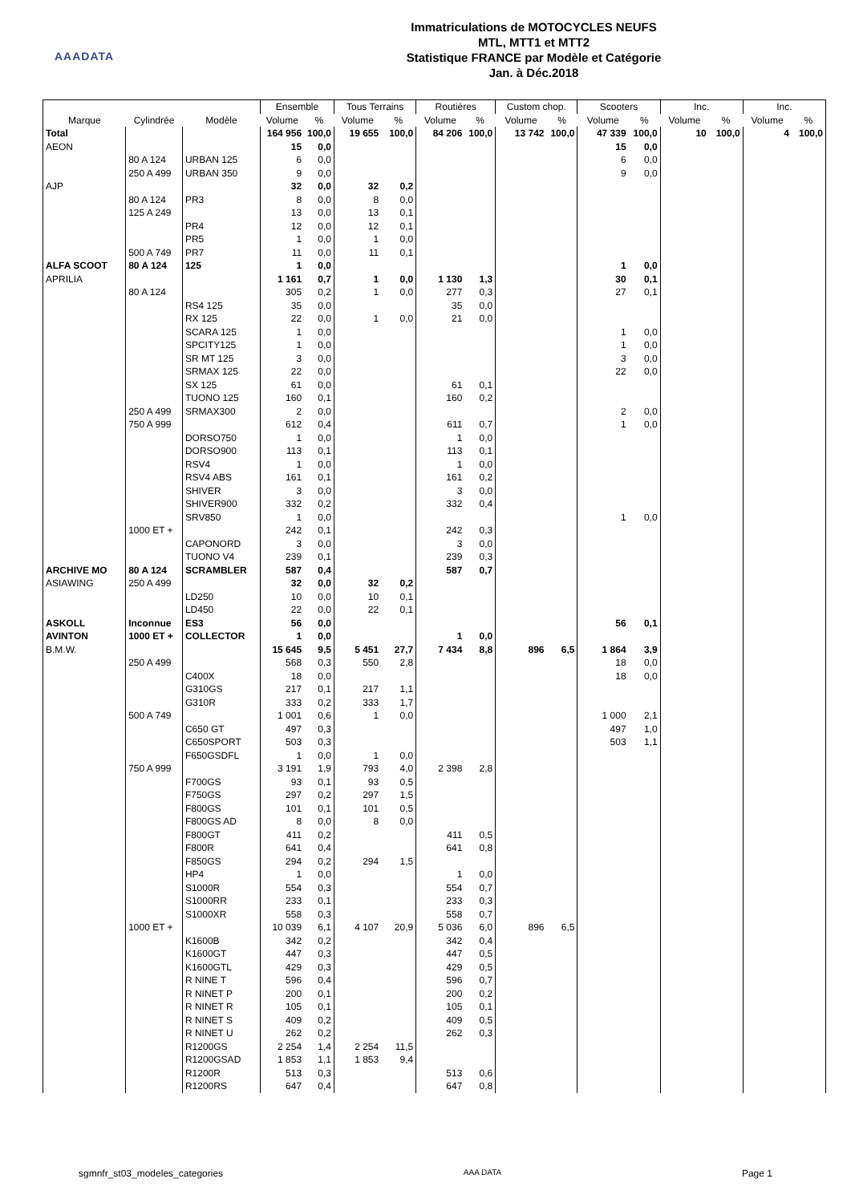AAADATA
Immatriculations de MOTOCYCLES NEUFS
MTL, MTT1 et MTT2
Statistique FRANCE par Modèle et Catégorie
Jan. à Déc.2018
| | | | Ensemble | | Tous Terrains | | Routières | | Custom chop. | | Scooters | | Inc. | | Inc. | |
| --- | --- | --- | --- | --- | --- | --- | --- | --- | --- | --- | --- | --- | --- | --- | --- | --- |
| Marque | Cylindrée | Modèle | Volume | % | Volume | % | Volume | % | Volume | % | Volume | % | Volume | % | Volume | % |
| Total | | | 164 956 | 100,0 | 19 655 | 100,0 | 84 206 | 100,0 | 13 742 | 100,0 | 47 339 | 100,0 | 10 | 100,0 | 4 | 100,0 |
| AEON | | | 15 | 0,0 | | | | | | | 15 | 0,0 | | | | |
| | 80 A 124 | URBAN 125 | 6 | 0,0 | | | | | | | 6 | 0,0 | | | | |
| | 250 A 499 | URBAN 350 | 9 | 0,0 | | | | | | | 9 | 0,0 | | | | |
| AJP | | | 32 | 0,0 | 32 | 0,2 | | | | | | | | | | |
| | 80 A 124 | PR3 | 8 | 0,0 | 8 | 0,0 | | | | | | | | | | |
| | 125 A 249 | | 13 | 0,0 | 13 | 0,1 | | | | | | | | | | |
| | | PR4 | 12 | 0,0 | 12 | 0,1 | | | | | | | | | | |
| | | PR5 | 1 | 0,0 | 1 | 0,0 | | | | | | | | | | |
| | 500 A 749 | PR7 | 11 | 0,0 | 11 | 0,1 | | | | | | | | | | |
| ALFA SCOOT | 80 A 124 | 125 | 1 | 0,0 | | | | | | | 1 | 0,0 | | | | |
| APRILIA | | | 1 161 | 0,7 | 1 | 0,0 | 1 130 | 1,3 | | | 30 | 0,1 | | | | |
| | 80 A 124 | | 305 | 0,2 | 1 | 0,0 | 277 | 0,3 | | | 27 | 0,1 | | | | |
| | | RS4 125 | 35 | 0,0 | | | 35 | 0,0 | | | | | | | | |
| | | RX 125 | 22 | 0,0 | 1 | 0,0 | 21 | 0,0 | | | | | | | | |
| | | SCARA 125 | 1 | 0,0 | | | | | | | 1 | 0,0 | | | | |
| | | SPCITY125 | 1 | 0,0 | | | | | | | 1 | 0,0 | | | | |
| | | SR MT 125 | 3 | 0,0 | | | | | | | 3 | 0,0 | | | | |
| | | SRMAX 125 | 22 | 0,0 | | | | | | | 22 | 0,0 | | | | |
| | | SX 125 | 61 | 0,0 | | | 61 | 0,1 | | | | | | | | |
| | | TUONO 125 | 160 | 0,1 | | | 160 | 0,2 | | | | | | | | |
| | 250 A 499 | SRMAX300 | 2 | 0,0 | | | | | | | 2 | 0,0 | | | | |
| | 750 A 999 | | 612 | 0,4 | | | 611 | 0,7 | | | 1 | 0,0 | | | | |
| | | DORSO750 | 1 | 0,0 | | | 1 | 0,0 | | | | | | | | |
| | | DORSO900 | 113 | 0,1 | | | 113 | 0,1 | | | | | | | | |
| | | RSV4 | 1 | 0,0 | | | 1 | 0,0 | | | | | | | | |
| | | RSV4 ABS | 161 | 0,1 | | | 161 | 0,2 | | | | | | | | |
| | | SHIVER | 3 | 0,0 | | | 3 | 0,0 | | | | | | | | |
| | | SHIVER900 | 332 | 0,2 | | | 332 | 0,4 | | | | | | | | |
| | | SRV850 | 1 | 0,0 | | | | | | | 1 | 0,0 | | | | |
| | 1000 ET + | | 242 | 0,1 | | | 242 | 0,3 | | | | | | | | |
| | | CAPONORD | 3 | 0,0 | | | 3 | 0,0 | | | | | | | | |
| | | TUONO V4 | 239 | 0,1 | | | 239 | 0,3 | | | | | | | | |
| ARCHIVE MO | 80 A 124 | SCRAMBLER | 587 | 0,4 | | | 587 | 0,7 | | | | | | | | |
| ASIAWING | 250 A 499 | | 32 | 0,0 | 32 | 0,2 | | | | | | | | | | |
| | | LD250 | 10 | 0,0 | 10 | 0,1 | | | | | | | | | | |
| | | LD450 | 22 | 0,0 | 22 | 0,1 | | | | | | | | | | |
| ASKOLL | Inconnue | ES3 | 56 | 0,0 | | | | | | | 56 | 0,1 | | | | |
| AVINTON | 1000 ET + | COLLECTOR | 1 | 0,0 | | | 1 | 0,0 | | | | | | | | |
| B.M.W. | | | 15 645 | 9,5 | 5 451 | 27,7 | 7 434 | 8,8 | 896 | 6,5 | 1 864 | 3,9 | | | | |
| | 250 A 499 | | 568 | 0,3 | 550 | 2,8 | | | | | 18 | 0,0 | | | | |
| | | C400X | 18 | 0,0 | | | | | | | 18 | 0,0 | | | | |
| | | G310GS | 217 | 0,1 | 217 | 1,1 | | | | | | | | | | |
| | | G310R | 333 | 0,2 | 333 | 1,7 | | | | | | | | | | |
| | 500 A 749 | | 1 001 | 0,6 | 1 | 0,0 | | | | | 1 000 | 2,1 | | | | |
| | | C650 GT | 497 | 0,3 | | | | | | | 497 | 1,0 | | | | |
| | | C650SPORT | 503 | 0,3 | | | | | | | 503 | 1,1 | | | | |
| | | F650GSDFL | 1 | 0,0 | 1 | 0,0 | | | | | | | | | | |
| | 750 A 999 | | 3 191 | 1,9 | 793 | 4,0 | 2 398 | 2,8 | | | | | | | | |
| | | F700GS | 93 | 0,1 | 93 | 0,5 | | | | | | | | | | |
| | | F750GS | 297 | 0,2 | 297 | 1,5 | | | | | | | | | | |
| | | F800GS | 101 | 0,1 | 101 | 0,5 | | | | | | | | | | |
| | | F800GS AD | 8 | 0,0 | 8 | 0,0 | | | | | | | | | | |
| | | F800GT | 411 | 0,2 | | | 411 | 0,5 | | | | | | | | |
| | | F800R | 641 | 0,4 | | | 641 | 0,8 | | | | | | | | |
| | | F850GS | 294 | 0,2 | 294 | 1,5 | | | | | | | | | | |
| | | HP4 | 1 | 0,0 | | | 1 | 0,0 | | | | | | | | |
| | | S1000R | 554 | 0,3 | | | 554 | 0,7 | | | | | | | | |
| | | S1000RR | 233 | 0,1 | | | 233 | 0,3 | | | | | | | | |
| | | S1000XR | 558 | 0,3 | | | 558 | 0,7 | | | | | | | | |
| | 1000 ET + | | 10 039 | 6,1 | 4 107 | 20,9 | 5 036 | 6,0 | 896 | 6,5 | | | | | | |
| | | K1600B | 342 | 0,2 | | | 342 | 0,4 | | | | | | | | |
| | | K1600GT | 447 | 0,3 | | | 447 | 0,5 | | | | | | | | |
| | | K1600GTL | 429 | 0,3 | | | 429 | 0,5 | | | | | | | | |
| | | R NINE T | 596 | 0,4 | | | 596 | 0,7 | | | | | | | | |
| | | R NINET P | 200 | 0,1 | | | 200 | 0,2 | | | | | | | | |
| | | R NINET R | 105 | 0,1 | | | 105 | 0,1 | | | | | | | | |
| | | R NINET S | 409 | 0,2 | | | 409 | 0,5 | | | | | | | | |
| | | R NINET U | 262 | 0,2 | | | 262 | 0,3 | | | | | | | | |
| | | R1200GS | 2 254 | 1,4 | 2 254 | 11,5 | | | | | | | | | | |
| | | R1200GSAD | 1 853 | 1,1 | 1 853 | 9,4 | | | | | | | | | | |
| | | R1200R | 513 | 0,3 | | | 513 | 0,6 | | | | | | | | |
| | | R1200RS | 647 | 0,4 | | | 647 | 0,8 | | | | | | | | |
sgmnfr_st03_modeles_categories AAA DATA Page 1